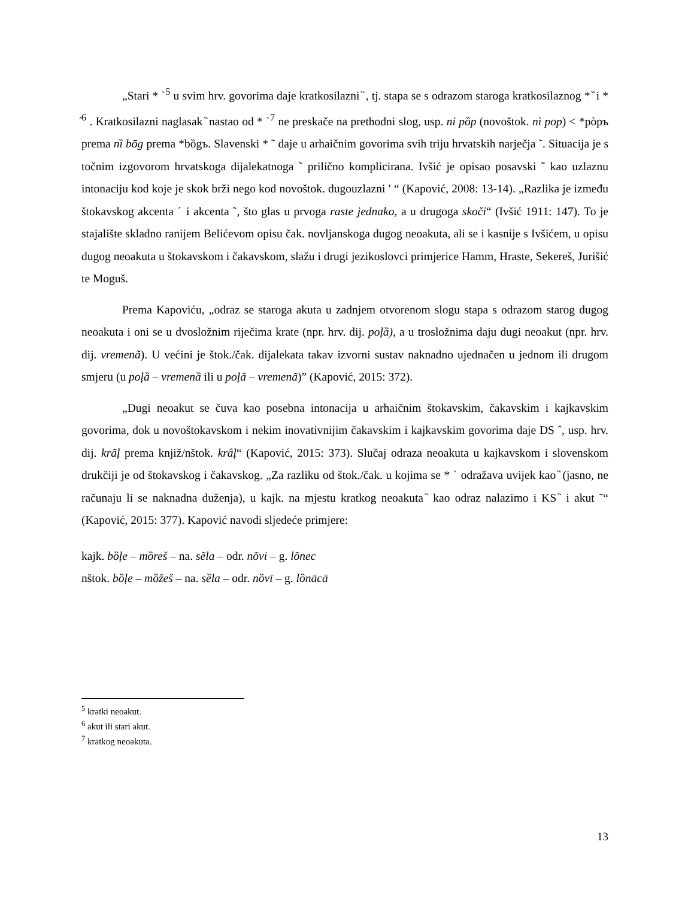„Stari * ˋ<sup>5</sup> u svim hrv. govorima daje kratkosilazni ̏ , tj. stapa se s odrazom staroga kratkosilaznog * ̏ i * ̋<sup>6</sup> . Kratkosilazni naglasak ̏ nastao od * ˋ<sup>7</sup> ne preskače na prethodni slog, usp. ni pȍp (novoštok. nì pop) < *pòpъ prema nȉ bōg prema *bȍgъ. Slavenski * ˜ daje u arhaičnim govorima svih triju hrvatskih narječja ˜. Situacija je s točnim izgovorom hrvatskoga dijalekatnoga ˜ prilično komplicirana. Ivšić je opisao posavski ˜ kao uzlaznu intonaciju kod koje je skok brži nego kod novoštok. dugouzlazni ′ “ (Kapović, 2008: 13-14). „Razlika je između štokavskog akcenta ˊ i akcenta ˜, što glas u prvoga raste jednako, a u drugoga skoči“ (Ivšić 1911: 147). To je stajalište skladno ranijem Belićevom opisu čak. novljanskoga dugog neoakuta, ali se i kasnije s Ivšićem, u opisu dugog neoakuta u štokavskom i čakavskom, slažu i drugi jezikoslovci primjerice Hamm, Hraste, Sekereš, Jurišić te Moguš.
Prema Kapoviću, „odraz se staroga akuta u zadnjem otvorenom slogu stapa s odrazom starog dugog neoakuta i oni se u dvosložnim riječima krate (npr. hrv. dij. poļȁ), a u trosložnima daju dugi neoakut (npr. hrv. dij. vremenã). U većini je štok./čak. dijalekata takav izvorni sustav naknadno ujednačen u jednom ili drugom smjeru (u poļȁ – vremenȁ ili u poļã – vremenã)” (Kapović, 2015: 372).
„Dugi neoakut se čuva kao posebna intonacija u arhaičnim štokavskim, čakavskim i kajkavskim govorima, dok u novoštokavskom i nekim inovativnijim čakavskim i kajkavskim govorima daje DS ˆ, usp. hrv. dij. krãļ prema knjiž/nštok. krâļ“ (Kapović, 2015: 373). Slučaj odraza neoakuta u kajkavskom i slovenskom drukčiji je od štokavskog i čakavskog. „Za razliku od štok./čak. u kojima se * ˋ odražava uvijek kao ̏ (jasno, ne računaju li se naknadna duženja), u kajk. na mjestu kratkog neoakuta ̏ kao odraz nalazimo i KS ̏ i akut ˜“ (Kapović, 2015: 377). Kapović navodi sljedeće primjere:
kajk. bȍļe – mȍreš – na. sẽla – odr. nõvi – g. lõnec
nštok. bȍļe – mȍžeš – na. sȅla – odr. nȍvī – g. lȍnācā
<sup>5</sup> kratki neoakut.
<sup>6</sup> akut ili stari akut.
<sup>7</sup> kratkog neoakuta.
13